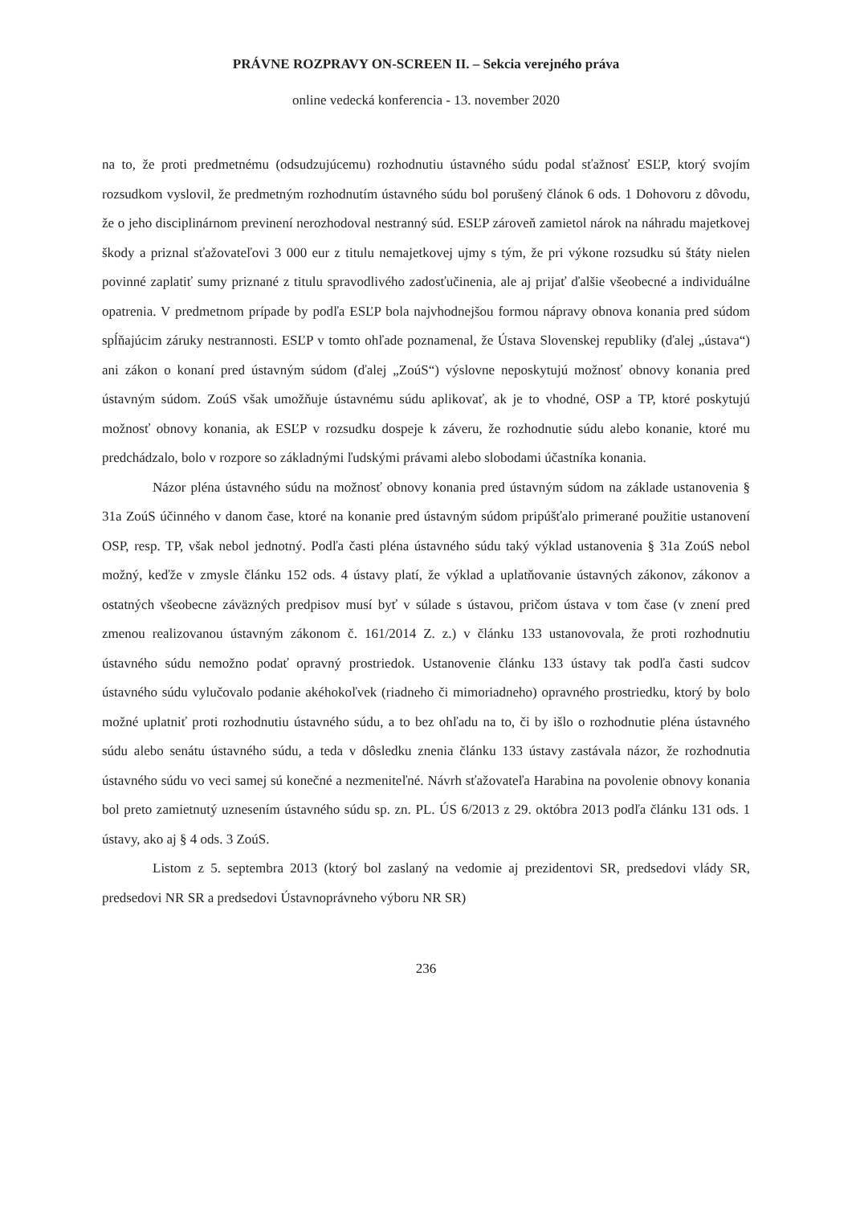PRÁVNE ROZPRAVY ON-SCREEN II. – Sekcia verejného práva
online vedecká konferencia - 13. november 2020
na to, že proti predmetnému (odsudzujúcemu) rozhodnutiu ústavného súdu podal sťažnosť ESĽP, ktorý svojím rozsudkom vyslovil, že predmetným rozhodnutím ústavného súdu bol porušený článok 6 ods. 1 Dohovoru z dôvodu, že o jeho disciplinárnom previnení nerozhodoval nestranný súd. ESĽP zároveň zamietol nárok na náhradu majetkovej škody a priznal sťažovateľovi 3 000 eur z titulu nemajetkovej ujmy s tým, že pri výkone rozsudku sú štáty nielen povinné zaplatiť sumy priznané z titulu spravodlivého zadosťučinenia, ale aj prijať ďalšie všeobecné a individuálne opatrenia. V predmetnom prípade by podľa ESĽP bola najvhodnejšou formou nápravy obnova konania pred súdom spĺňajúcim záruky nestrannosti. ESĽP v tomto ohľade poznamenal, že Ústava Slovenskej republiky (ďalej „ústava“) ani zákon o konaní pred ústavným súdom (ďalej „ZoúS“) výslovne neposkytujú možnosť obnovy konania pred ústavným súdom. ZoúS však umožňuje ústavnému súdu aplikovať, ak je to vhodné, OSP a TP, ktoré poskytujú možnosť obnovy konania, ak ESĽP v rozsudku dospeje k záveru, že rozhodnutie súdu alebo konanie, ktoré mu predchádzalo, bolo v rozpore so základnými ľudskými právami alebo slobodami účastníka konania.
Názor pléna ústavného súdu na možnosť obnovy konania pred ústavným súdom na základe ustanovenia § 31a ZoúS účinného v danom čase, ktoré na konanie pred ústavným súdom pripúšťalo primerané použitie ustanovení OSP, resp. TP, však nebol jednotný. Podľa časti pléna ústavného súdu taký výklad ustanovenia § 31a ZoúS nebol možný, keďže v zmysle článku 152 ods. 4 ústavy platí, že výklad a uplatňovanie ústavných zákonov, zákonov a ostatných všeobecne záväzných predpisov musí byť v súlade s ústavou, pričom ústava v tom čase (v znení pred zmenou realizovanou ústavným zákonom č. 161/2014 Z. z.) v článku 133 ustanovovala, že proti rozhodnutiu ústavného súdu nemožno podať opravný prostriedok. Ustanovenie článku 133 ústavy tak podľa časti sudcov ústavného súdu vylučovalo podanie akéhokoľvek (riadneho či mimoriadneho) opravného prostriedku, ktorý by bolo možné uplatniť proti rozhodnutiu ústavného súdu, a to bez ohľadu na to, či by išlo o rozhodnutie pléna ústavného súdu alebo senátu ústavného súdu, a teda v dôsledku znenia článku 133 ústavy zastávala názor, že rozhodnutia ústavného súdu vo veci samej sú konečné a nezmeniteľné. Návrh sťažovateľa Harabina na povolenie obnovy konania bol preto zamietnutý uznesením ústavného súdu sp. zn. PL. ÚS 6/2013 z 29. októbra 2013 podľa článku 131 ods. 1 ústavy, ako aj § 4 ods. 3 ZoúS.
Listom z 5. septembra 2013 (ktorý bol zaslaný na vedomie aj prezidentovi SR, predsedovi vlády SR, predsedovi NR SR a predsedovi Ústavnoprávneho výboru NR SR)
236